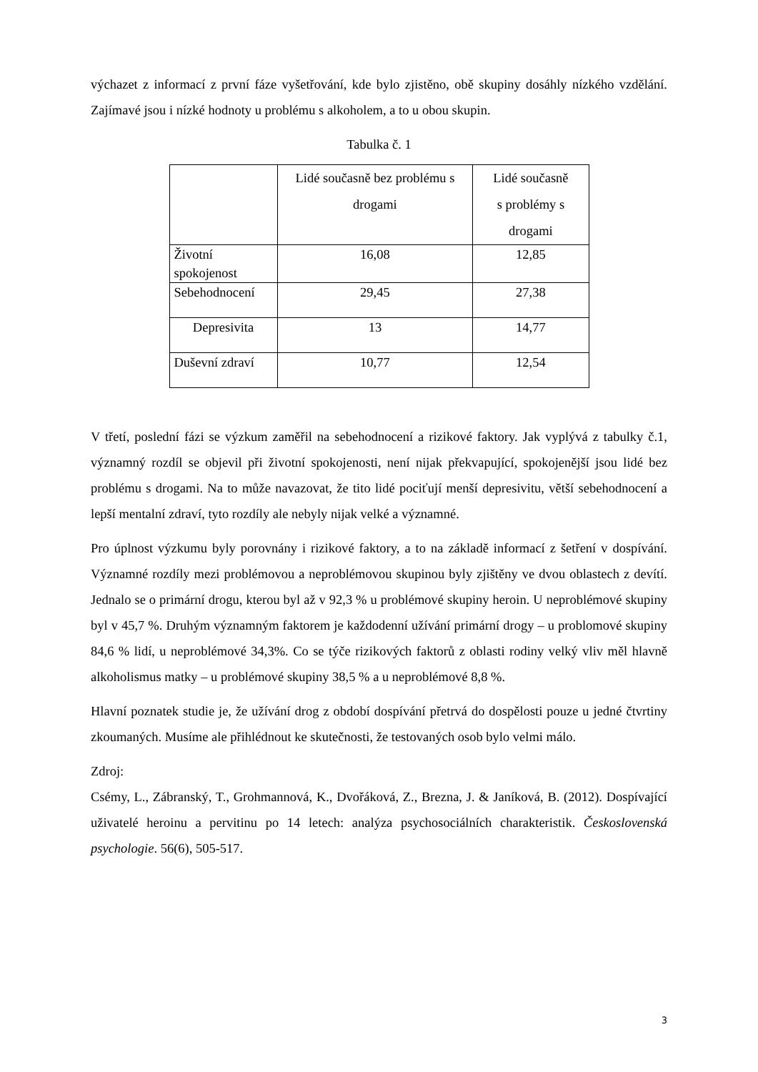výchazet z informací z první fáze vyšetřování, kde bylo zjistěno, obě skupiny dosáhly nízkého vzdělání. Zajímavé jsou i nízké hodnoty u problému s alkoholem, a to u obou skupin.
Tabulka č. 1
| | Lidé současně bez problému s drogami | Lidé současně s problémy s drogami |
| Životní spokojenost | 16,08 | 12,85 |
| Sebehodnocení | 29,45 | 27,38 |
| Depresivita | 13 | 14,77 |
| Duševní zdraví | 10,77 | 12,54 |
V třetí, poslední fázi se výzkum zaměřil na sebehodnocení a rizikové faktory. Jak vyplývá z tabulky č.1, významný rozdíl se objevil při životní spokojenosti, není nijak překvapující, spokojenější jsou lidé bez problému s drogami. Na to může navazovat, že tito lidé pociťují menší depresivitu, větší sebehodnocení a lepší mentalní zdraví, tyto rozdíly ale nebyly nijak velké a významné.
Pro úplnost výzkumu byly porovnány i rizikové faktory, a to na základě informací z šetření v dospívání. Významné rozdíly mezi problémovou a neproblémovou skupinou byly zjištěny ve dvou oblastech z devítí. Jednalo se o primární drogu, kterou byl až v 92,3 % u problémové skupiny heroin. U neproblémové skupiny byl v 45,7 %. Druhým významným faktorem je každodenní užívání primární drogy – u problomové skupiny 84,6 % lidí, u neproblémové 34,3%. Co se týče rizikových faktorů z oblasti rodiny velký vliv měl hlavně alkoholismus matky – u problémové skupiny 38,5 % a u neproblémové 8,8 %.
Hlavní poznatek studie je, že užívání drog z období dospívání přetrvá do dospělosti pouze u jedné čtvrtiny zkoumaných. Musíme ale přihlédnout ke skutečnosti, že testovaných osob bylo velmi málo.
Zdroj:
Csémy, L., Zábranský, T., Grohmannová, K., Dvořáková, Z., Brezna, J. & Janíková, B. (2012). Dospívající uživatelé heroinu a pervitinu po 14 letech: analýza psychosociálních charakteristik. Československá psychologie. 56(6), 505-517.
3